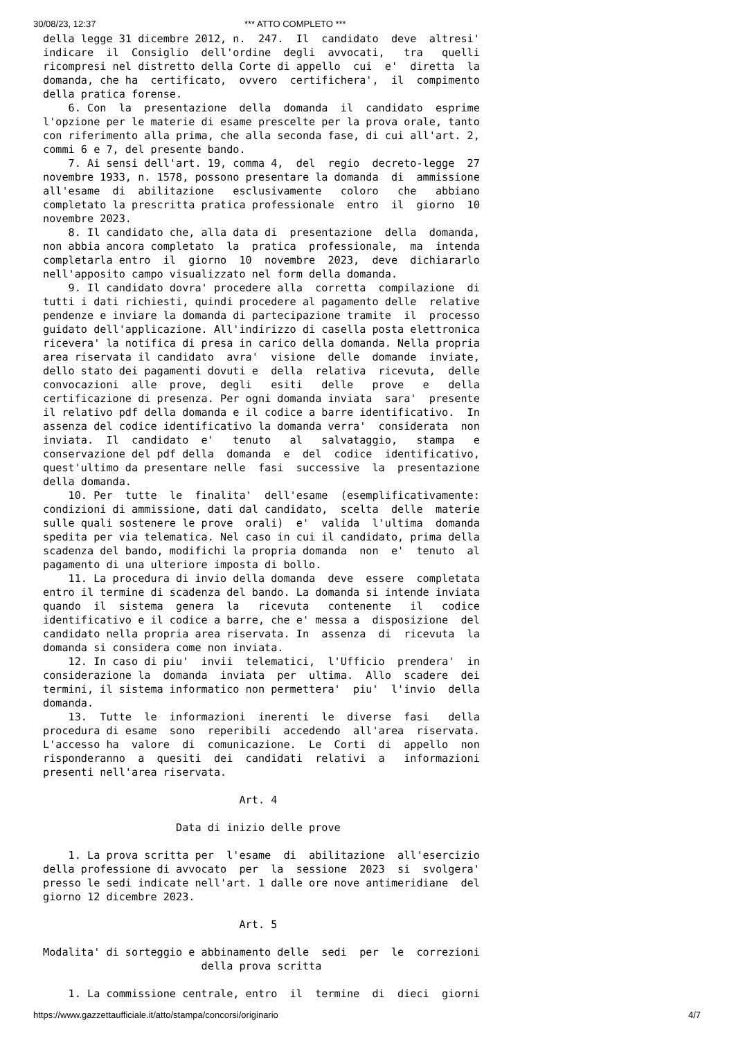30/08/23, 12:37 *** ATTO COMPLETO ***
della legge 31 dicembre 2012, n.  247.  Il  candidato  deve  altresi'
indicare  il  Consiglio  dell'ordine  degli  avvocati,   tra   quelli
ricompresi nel distretto della Corte di appello  cui  e'  diretta  la
domanda, che ha  certificato,  ovvero  certifichera',  il  compimento
della pratica forense.
    6. Con  la  presentazione  della  domanda  il  candidato  esprime
l'opzione per le materie di esame prescelte per la prova orale, tanto
con riferimento alla prima, che alla seconda fase, di cui all'art. 2,
commi 6 e 7, del presente bando.
    7. Ai sensi dell'art. 19, comma 4,  del  regio  decreto-legge  27
novembre 1933, n. 1578, possono presentare la domanda  di  ammissione
all'esame  di  abilitazione   esclusivamente   coloro   che   abbiano
completato la prescritta pratica professionale  entro  il  giorno  10
novembre 2023.
    8. Il candidato che, alla data di  presentazione  della  domanda,
non abbia ancora completato  la  pratica  professionale,  ma  intenda
completarla entro  il  giorno  10  novembre  2023,  deve  dichiararlo
nell'apposito campo visualizzato nel form della domanda.
    9. Il candidato dovra' procedere alla  corretta  compilazione  di
tutti i dati richiesti, quindi procedere al pagamento delle  relative
pendenze e inviare la domanda di partecipazione tramite  il  processo
guidato dell'applicazione. All'indirizzo di casella posta elettronica
ricevera' la notifica di presa in carico della domanda. Nella propria
area riservata il candidato  avra'  visione  delle  domande  inviate,
dello stato dei pagamenti dovuti e  della  relativa  ricevuta,  delle
convocazioni  alle  prove,  degli   esiti   delle   prove   e   della
certificazione di presenza. Per ogni domanda inviata  sara'  presente
il relativo pdf della domanda e il codice a barre identificativo.  In
assenza del codice identificativo la domanda verra'  considerata  non
inviata.  Il  candidato  e'   tenuto   al   salvataggio,   stampa   e
conservazione del pdf della  domanda  e  del  codice  identificativo,
quest'ultimo da presentare nelle  fasi  successive  la  presentazione
della domanda.
    10. Per  tutte  le  finalita'  dell'esame  (esemplificativamente:
condizioni di ammissione, dati dal candidato,  scelta  delle  materie
sulle quali sostenere le prove  orali)  e'  valida  l'ultima  domanda
spedita per via telematica. Nel caso in cui il candidato, prima della
scadenza del bando, modifichi la propria domanda  non  e'  tenuto  al
pagamento di una ulteriore imposta di bollo.
    11. La procedura di invio della domanda  deve  essere  completata
entro il termine di scadenza del bando. La domanda si intende inviata
quando  il  sistema  genera  la   ricevuta   contenente   il   codice
identificativo e il codice a barre, che e' messa a  disposizione  del
candidato nella propria area riservata. In  assenza  di  ricevuta  la
domanda si considera come non inviata.
    12. In caso di piu'  invii  telematici,  l'Ufficio  prendera'  in
considerazione la  domanda  inviata  per  ultima.  Allo  scadere  dei
termini, il sistema informatico non permettera'  piu'  l'invio  della
domanda.
    13.  Tutte  le  informazioni  inerenti  le  diverse  fasi   della
procedura di esame  sono  reperibili  accedendo  all'area  riservata.
L'accesso ha  valore  di  comunicazione.  Le  Corti  di  appello  non
risponderanno  a  quesiti  dei  candidati  relativi  a   informazioni
presenti nell'area riservata.

                               Art. 4

                     Data di inizio delle prove

    1. La prova scritta per  l'esame  di  abilitazione  all'esercizio
della professione di avvocato  per  la  sessione  2023  si  svolgera'
presso le sedi indicate nell'art. 1 dalle ore nove antimeridiane  del
giorno 12 dicembre 2023.

                               Art. 5

Modalita' di sorteggio e abbinamento delle  sedi  per  le  correzioni
                         della prova scritta

    1. La commissione centrale, entro  il  termine  di  dieci  giorni
https://www.gazzettaufficiale.it/atto/stampa/concorsi/originario 4/7